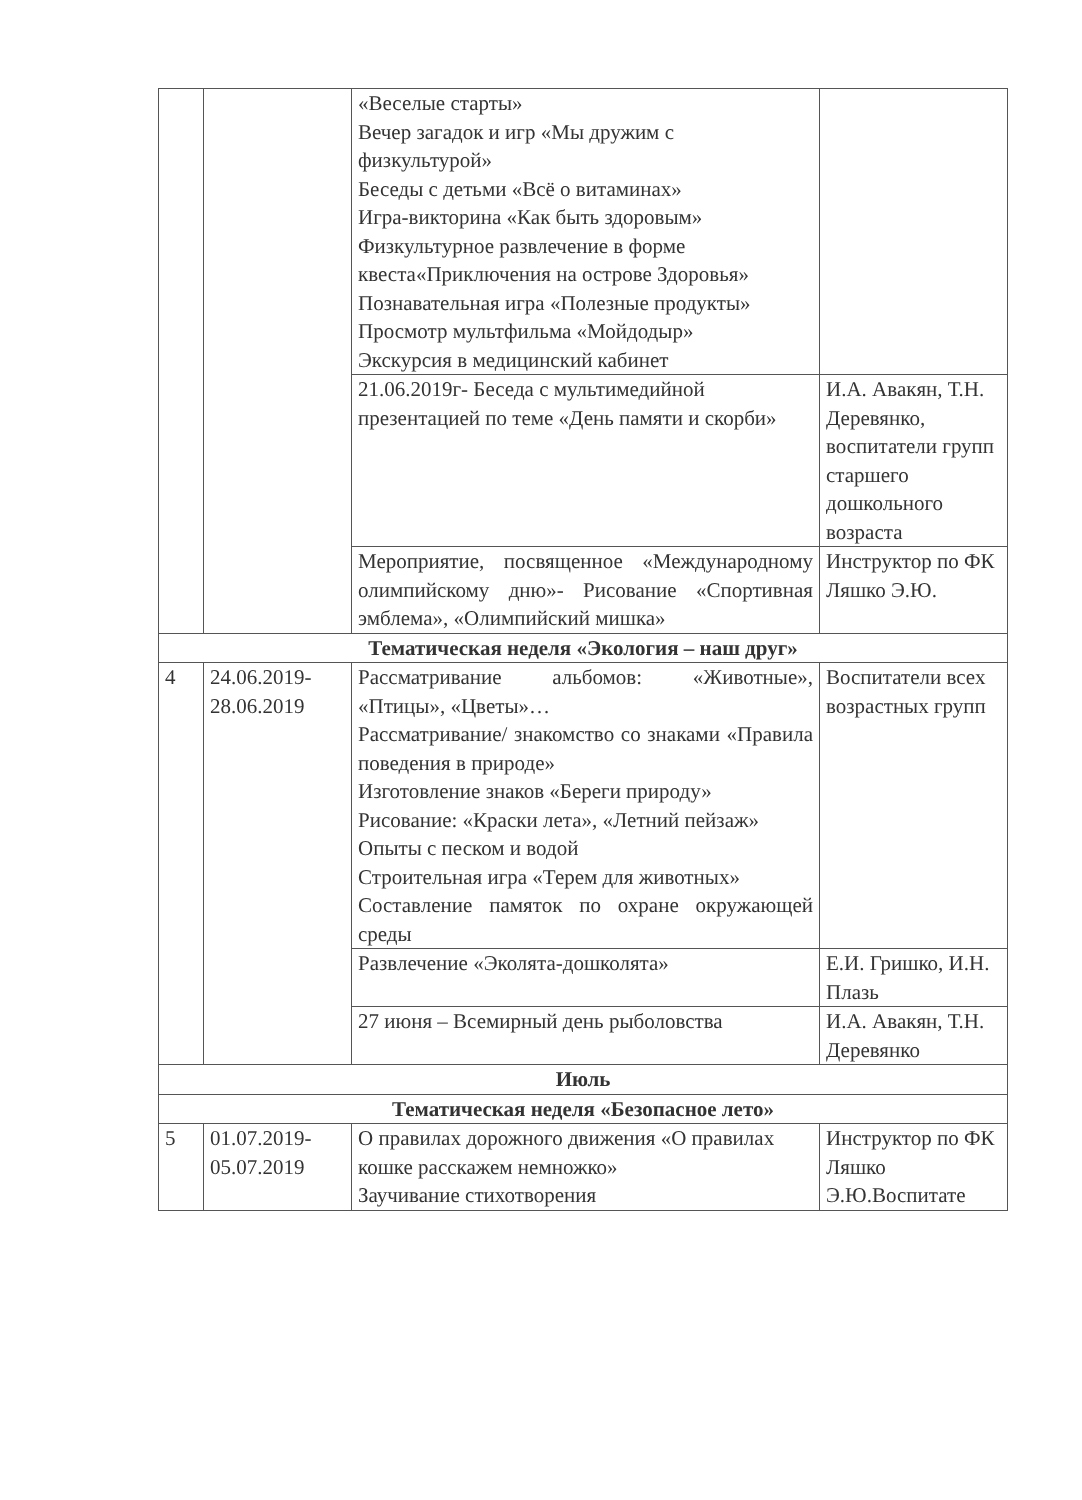| | | «Веселые старты» Вечер загадок и игр «Мы дружим с физкультурой» Беседы с детьми «Всё о витаминах» Игра-викторина «Как быть здоровым» Физкультурное развлечение в форме квеста«Приключения на острове Здоровья» Познавательная игра «Полезные продукты» Просмотр мультфильма «Мойдодыр» Экскурсия в медицинский кабинет | |
| | | 21.06.2019г- Беседа с мультимедийной презентацией по теме «День памяти и скорби» | И.А. Авакян, Т.Н. Деревянко, воспитатели групп старшего дошкольного возраста |
| | | Мероприятие, посвященное «Международному олимпийскому дню»- Рисование «Спортивная эмблема», «Олимпийский мишка» | Инструктор по ФК Ляшко Э.Ю. |
| Тематическая неделя «Экология – наш друг» | | | |
| 4 | 24.06.2019-28.06.2019 | Рассматривание альбомов: «Животные», «Птицы», «Цветы»… Рассматривание/ знакомство со знаками «Правила поведения в природе» Изготовление знаков «Береги природу» Рисование: «Краски лета», «Летний пейзаж» Опыты с песком и водой Строительная игра «Терем для животных» Составление памяток по охране окружающей среды | Воспитатели всех возрастных групп |
| | | Развлечение «Эколята-дошколята» | Е.И. Гришко, И.Н. Плазь |
| | | 27 июня – Всемирный день рыболовства | И.А. Авакян, Т.Н. Деревянко |
| Июль | | | |
| Тематическая неделя «Безопасное лето» | | | |
| 5 | 01.07.2019-05.07.2019 | О правилах дорожного движения «О правилах кошке расскажем немножко» Заучивание стихотворения | Инструктор по ФК Ляшко Э.Ю.Воспитате |